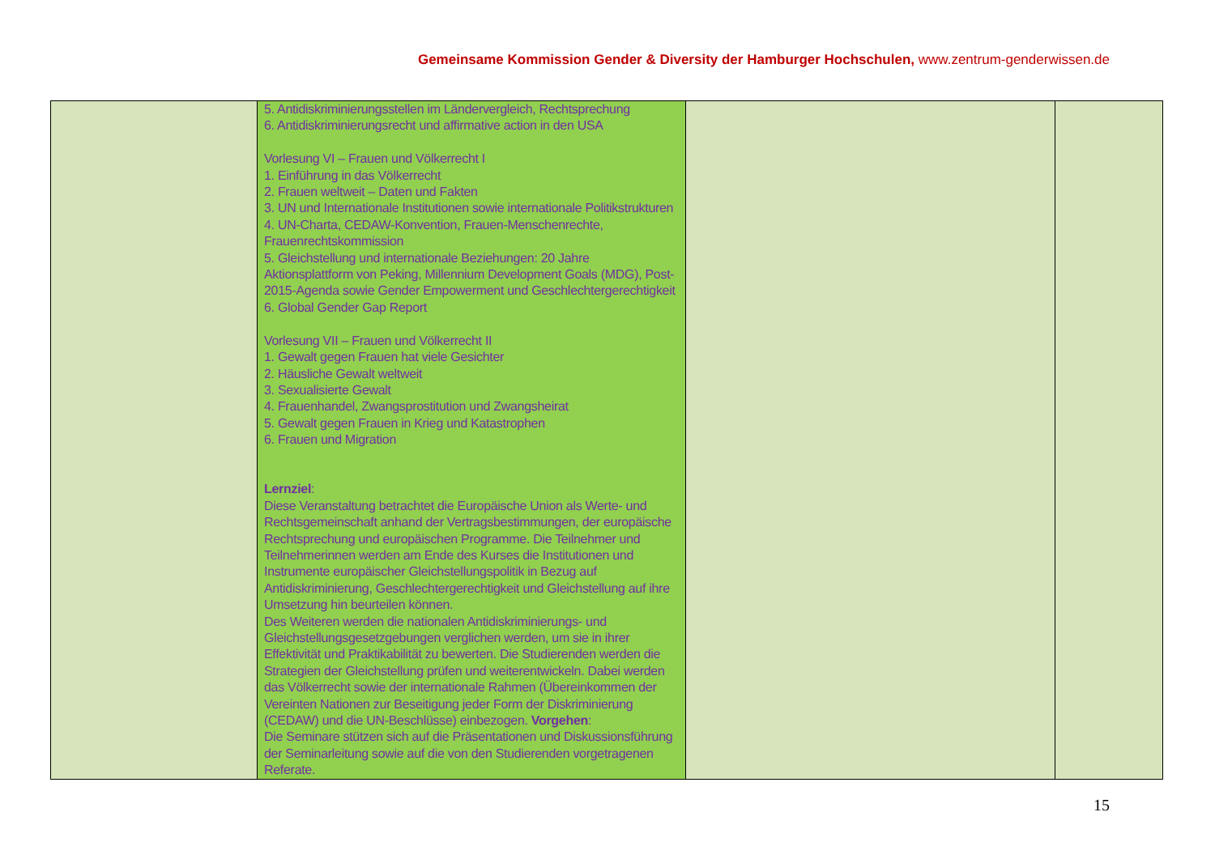Gemeinsame Kommission Gender & Diversity der Hamburger Hochschulen, www.zentrum-genderwissen.de
| | 5. Antidiskriminierungsstellen im Ländervergleich, Rechtsprechung 6. Antidiskriminierungsrecht und affirmative action in den USA Vorlesung VI – Frauen und Völkerrecht I 1. Einführung in das Völkerrecht 2. Frauen weltweit – Daten und Fakten 3. UN und Internationale Institutionen sowie internationale Politikstrukturen 4. UN-Charta, CEDAW-Konvention, Frauen-Menschenrechte, Frauenrechtskommission 5. Gleichstellung und internationale Beziehungen: 20 Jahre Aktionsplattform von Peking, Millennium Development Goals (MDG), Post-2015-Agenda sowie Gender Empowerment und Geschlechtergerechtigkeit 6. Global Gender Gap Report Vorlesung VII – Frauen und Völkerrecht II 1. Gewalt gegen Frauen hat viele Gesichter 2. Häusliche Gewalt weltweit 3. Sexualisierte Gewalt 4. Frauenhandel, Zwangsprostitution und Zwangsheirat 5. Gewalt gegen Frauen in Krieg und Katastrophen 6. Frauen und Migration Lernziel : Diese Veranstaltung betrachtet die Europäische Union als Werte- und Rechtsgemeinschaft anhand der Vertragsbestimmungen, der europäische Rechtsprechung und europäischen Programme. Die Teilnehmer und Teilnehmerinnen werden am Ende des Kurses die Institutionen und Instrumente europäischer Gleichstellungspolitik in Bezug auf Antidiskriminierung, Geschlechtergerechtigkeit und Gleichstellung auf ihre Umsetzung hin beurteilen können. Des Weiteren werden die nationalen Antidiskriminierungs- und Gleichstellungsgesetzgebungen verglichen werden, um sie in ihrer Effektivität und Praktikabilität zu bewerten. Die Studierenden werden die Strategien der Gleichstellung prüfen und weiterentwickeln. Dabei werden das Völkerrecht sowie der internationale Rahmen (Übereinkommen der Vereinten Nationen zur Beseitigung jeder Form der Diskriminierung (CEDAW) und die UN-Beschlüsse) einbezogen. Vorgehen : Die Seminare stützen sich auf die Präsentationen und Diskussionsführung der Seminarleitung sowie auf die von den Studierenden vorgetragenen Referate. | | |
15